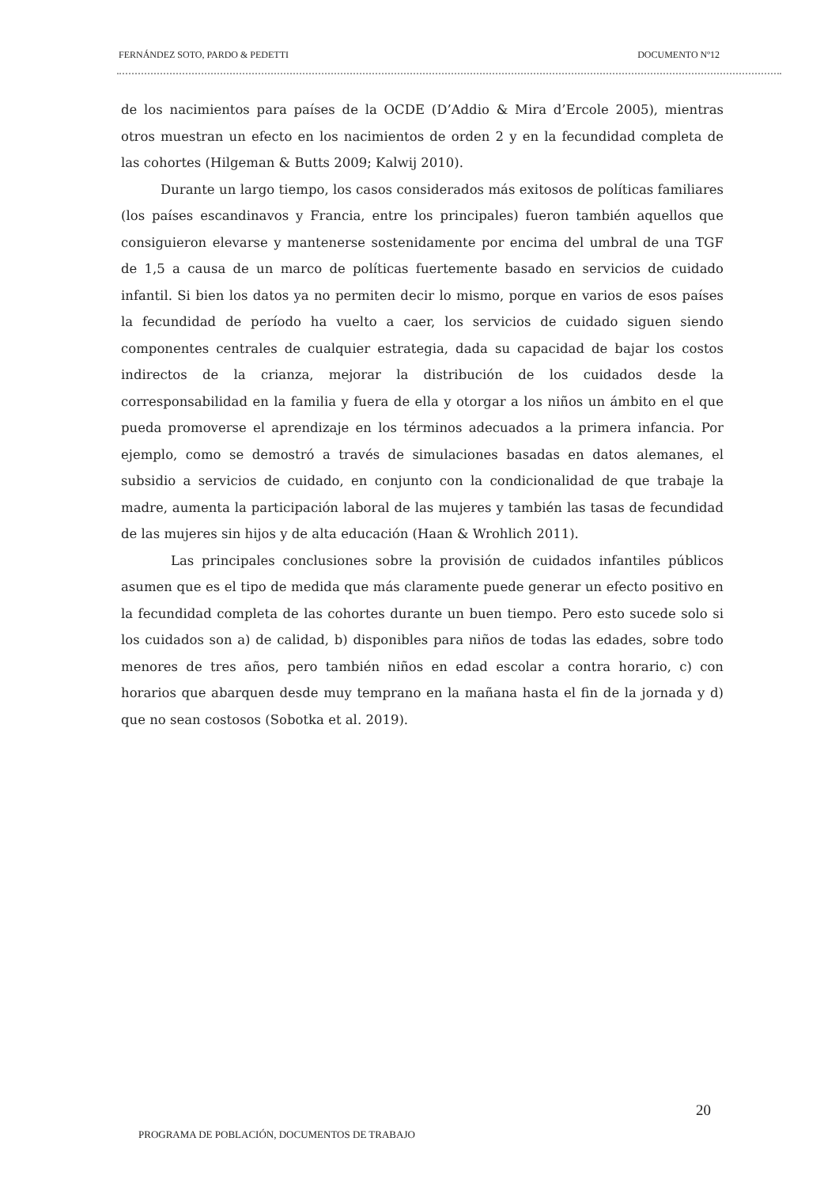FERNÁNDEZ SOTO, PARDO & PEDETTI DOCUMENTO Nº12
de los nacimientos para países de la OCDE (D’Addio & Mira d’Ercole 2005), mientras otros muestran un efecto en los nacimientos de orden 2 y en la fecundidad completa de las cohortes (Hilgeman & Butts 2009; Kalwij 2010).
Durante un largo tiempo, los casos considerados más exitosos de políticas familiares (los países escandinavos y Francia, entre los principales) fueron también aquellos que consiguieron elevarse y mantenerse sostenidamente por encima del umbral de una TGF de 1,5 a causa de un marco de políticas fuertemente basado en servicios de cuidado infantil. Si bien los datos ya no permiten decir lo mismo, porque en varios de esos países la fecundidad de período ha vuelto a caer, los servicios de cuidado siguen siendo componentes centrales de cualquier estrategia, dada su capacidad de bajar los costos indirectos de la crianza, mejorar la distribución de los cuidados desde la corresponsabilidad en la familia y fuera de ella y otorgar a los niños un ámbito en el que pueda promoverse el aprendizaje en los términos adecuados a la primera infancia. Por ejemplo, como se demostró a través de simulaciones basadas en datos alemanes, el subsidio a servicios de cuidado, en conjunto con la condicionalidad de que trabaje la madre, aumenta la participación laboral de las mujeres y también las tasas de fecundidad de las mujeres sin hijos y de alta educación (Haan & Wrohlich 2011).
Las principales conclusiones sobre la provisión de cuidados infantiles públicos asumen que es el tipo de medida que más claramente puede generar un efecto positivo en la fecundidad completa de las cohortes durante un buen tiempo. Pero esto sucede solo si los cuidados son a) de calidad, b) disponibles para niños de todas las edades, sobre todo menores de tres años, pero también niños en edad escolar a contra horario, c) con horarios que abarquen desde muy temprano en la mañana hasta el fin de la jornada y d) que no sean costosos (Sobotka et al. 2019).
20
PROGRAMA DE POBLACIÓN, DOCUMENTOS DE TRABAJO